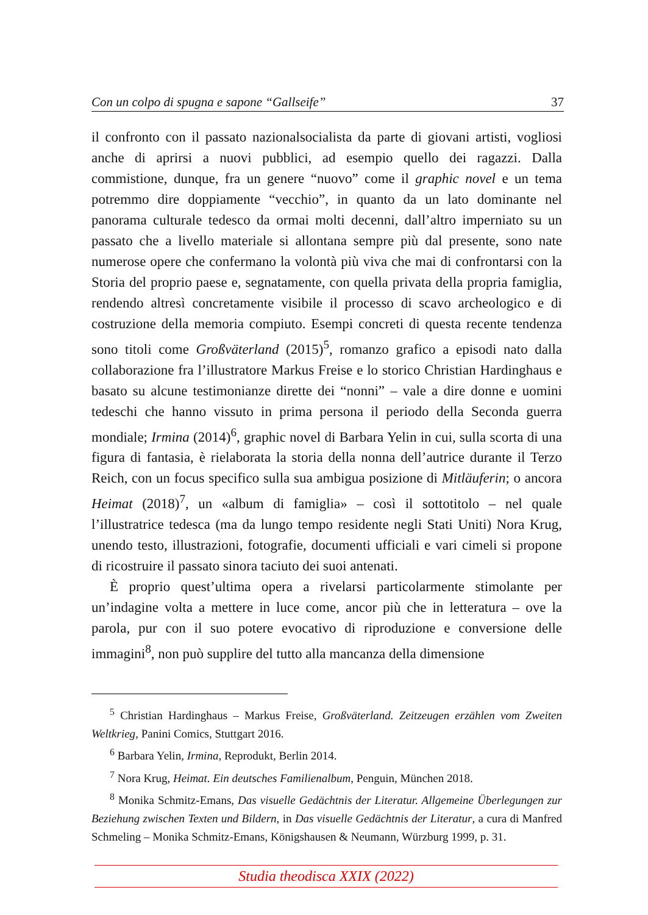Con un colpo di spugna e sapone “Gallseife” 37
il confronto con il passato nazionalsocialista da parte di giovani artisti, vogliosi anche di aprirsi a nuovi pubblici, ad esempio quello dei ragazzi. Dalla commistione, dunque, fra un genere “nuovo” come il graphic novel e un tema potremmo dire doppiamente “vecchio”, in quanto da un lato dominante nel panorama culturale tedesco da ormai molti decenni, dall’altro imperniato su un passato che a livello materiale si allontana sempre più dal presente, sono nate numerose opere che confermano la volontà più viva che mai di confrontarsi con la Storia del proprio paese e, segnatamente, con quella privata della propria famiglia, rendendo altresì concretamente visibile il processo di scavo archeologico e di costruzione della memoria compiuto. Esempi concreti di questa recente tendenza sono titoli come Großväterland (2015)<sup>5</sup>, romanzo grafico a episodi nato dalla collaborazione fra l’illustratore Markus Freise e lo storico Christian Hardinghaus e basato su alcune testimonianze dirette dei “nonni” – vale a dire donne e uomini tedeschi che hanno vissuto in prima persona il periodo della Seconda guerra mondiale; Irmina (2014)<sup>6</sup>, graphic novel di Barbara Yelin in cui, sulla scorta di una figura di fantasia, è rielaborata la storia della nonna dell’autrice durante il Terzo Reich, con un focus specifico sulla sua ambigua posizione di Mitläuferin; o ancora Heimat (2018)<sup>7</sup>, un «album di famiglia» – così il sottotitolo – nel quale l’illustratrice tedesca (ma da lungo tempo residente negli Stati Uniti) Nora Krug, unendo testo, illustrazioni, fotografie, documenti ufficiali e vari cimeli si propone di ricostruire il passato sinora taciuto dei suoi antenati.
È proprio quest’ultima opera a rivelarsi particolarmente stimolante per un’indagine volta a mettere in luce come, ancor più che in letteratura – ove la parola, pur con il suo potere evocativo di riproduzione e conversione delle immagini<sup>8</sup>, non può supplire del tutto alla mancanza della dimensione
<sup>5</sup> Christian Hardinghaus – Markus Freise, Großväterland. Zeitzeugen erzählen vom Zweiten Weltkrieg, Panini Comics, Stuttgart 2016.
<sup>6</sup> Barbara Yelin, Irmina, Reprodukt, Berlin 2014.
<sup>7</sup> Nora Krug, Heimat. Ein deutsches Familienalbum, Penguin, München 2018.
<sup>8</sup> Monika Schmitz-Emans, Das visuelle Gedächtnis der Literatur. Allgemeine Überlegungen zur Beziehung zwischen Texten und Bildern, in Das visuelle Gedächtnis der Literatur, a cura di Manfred Schmeling – Monika Schmitz-Emans, Königshausen & Neumann, Würzburg 1999, p. 31.
Studia theodisca XXIX (2022)